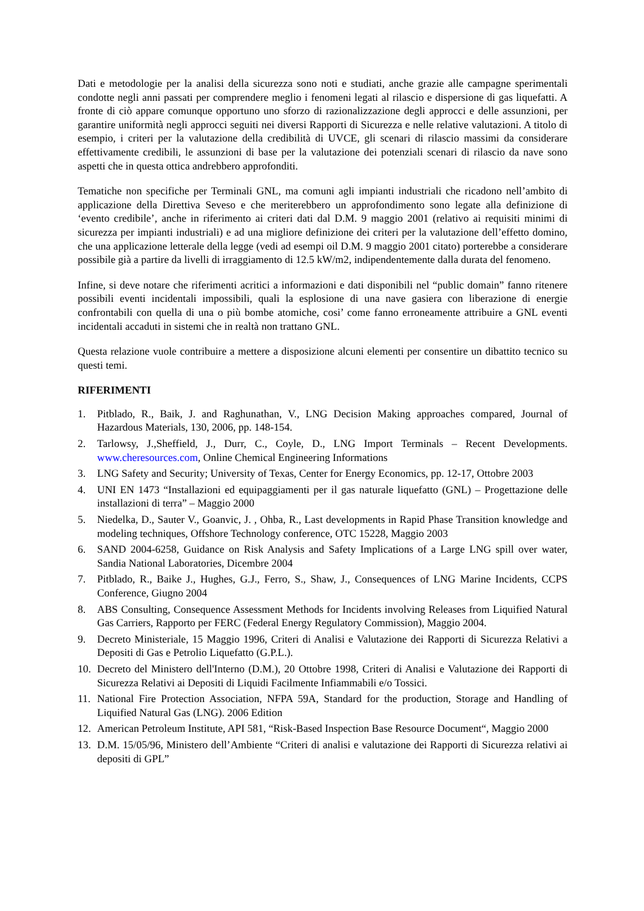Dati e metodologie per la analisi della sicurezza sono noti e studiati, anche grazie alle campagne sperimentali condotte negli anni passati per comprendere meglio i fenomeni legati al rilascio e dispersione di gas liquefatti. A fronte di ciò appare comunque opportuno uno sforzo di razionalizzazione degli approcci e delle assunzioni, per garantire uniformità negli approcci seguiti nei diversi Rapporti di Sicurezza e nelle relative valutazioni. A titolo di esempio, i criteri per la valutazione della credibilità di UVCE, gli scenari di rilascio massimi da considerare effettivamente credibili, le assunzioni di base per la valutazione dei potenziali scenari di rilascio da nave sono aspetti che in questa ottica andrebbero approfonditi.
Tematiche non specifiche per Terminali GNL, ma comuni agli impianti industriali che ricadono nell’ambito di applicazione della Direttiva Seveso e che meriterebbero un approfondimento sono legate alla definizione di ‘evento credibile’, anche in riferimento ai criteri dati dal D.M. 9 maggio 2001 (relativo ai requisiti minimi di sicurezza per impianti industriali) e ad una migliore definizione dei criteri per la valutazione dell’effetto domino, che una applicazione letterale della legge (vedi ad esempi oil D.M. 9 maggio 2001 citato) porterebbe a considerare possibile già a partire da livelli di irraggiamento di 12.5 kW/m2, indipendentemente dalla durata del fenomeno.
Infine, si deve notare che riferimenti acritici a informazioni e dati disponibili nel “public domain” fanno ritenere possibili eventi incidentali impossibili, quali la esplosione di una nave gasiera con liberazione di energie confrontabili con quella di una o più bombe atomiche, cosi’ come fanno erroneamente attribuire a GNL eventi incidentali accaduti in sistemi che in realtà non trattano GNL.
Questa relazione vuole contribuire a mettere a disposizione alcuni elementi per consentire un dibattito tecnico su questi temi.
RIFERIMENTI
1. Pitblado, R., Baik, J. and Raghunathan, V., LNG Decision Making approaches compared, Journal of Hazardous Materials, 130, 2006, pp. 148-154.
2. Tarlowsy, J.,Sheffield, J., Durr, C., Coyle, D., LNG Import Terminals – Recent Developments. www.cheresources.com, Online Chemical Engineering Informations
3. LNG Safety and Security; University of Texas, Center for Energy Economics, pp. 12-17, Ottobre 2003
4. UNI EN 1473 “Installazioni ed equipaggiamenti per il gas naturale liquefatto (GNL) – Progettazione delle installazioni di terra” – Maggio 2000
5. Niedelka, D., Sauter V., Goanvic, J. , Ohba, R., Last developments in Rapid Phase Transition knowledge and modeling techniques, Offshore Technology conference, OTC 15228, Maggio 2003
6. SAND 2004-6258, Guidance on Risk Analysis and Safety Implications of a Large LNG spill over water, Sandia National Laboratories, Dicembre 2004
7. Pitblado, R., Baike J., Hughes, G.J., Ferro, S., Shaw, J., Consequences of LNG Marine Incidents, CCPS Conference, Giugno 2004
8. ABS Consulting, Consequence Assessment Methods for Incidents involving Releases from Liquified Natural Gas Carriers, Rapporto per FERC (Federal Energy Regulatory Commission), Maggio 2004.
9. Decreto Ministeriale, 15 Maggio 1996, Criteri di Analisi e Valutazione dei Rapporti di Sicurezza Relativi a Depositi di Gas e Petrolio Liquefatto (G.P.L.).
10. Decreto del Ministero dell'Interno (D.M.), 20 Ottobre 1998, Criteri di Analisi e Valutazione dei Rapporti di Sicurezza Relativi ai Depositi di Liquidi Facilmente Infiammabili e/o Tossici.
11. National Fire Protection Association, NFPA 59A, Standard for the production, Storage and Handling of Liquified Natural Gas (LNG). 2006 Edition
12. American Petroleum Institute, API 581, “Risk-Based Inspection Base Resource Document“, Maggio 2000
13. D.M. 15/05/96, Ministero dell’Ambiente “Criteri di analisi e valutazione dei Rapporti di Sicurezza relativi ai depositi di GPL”